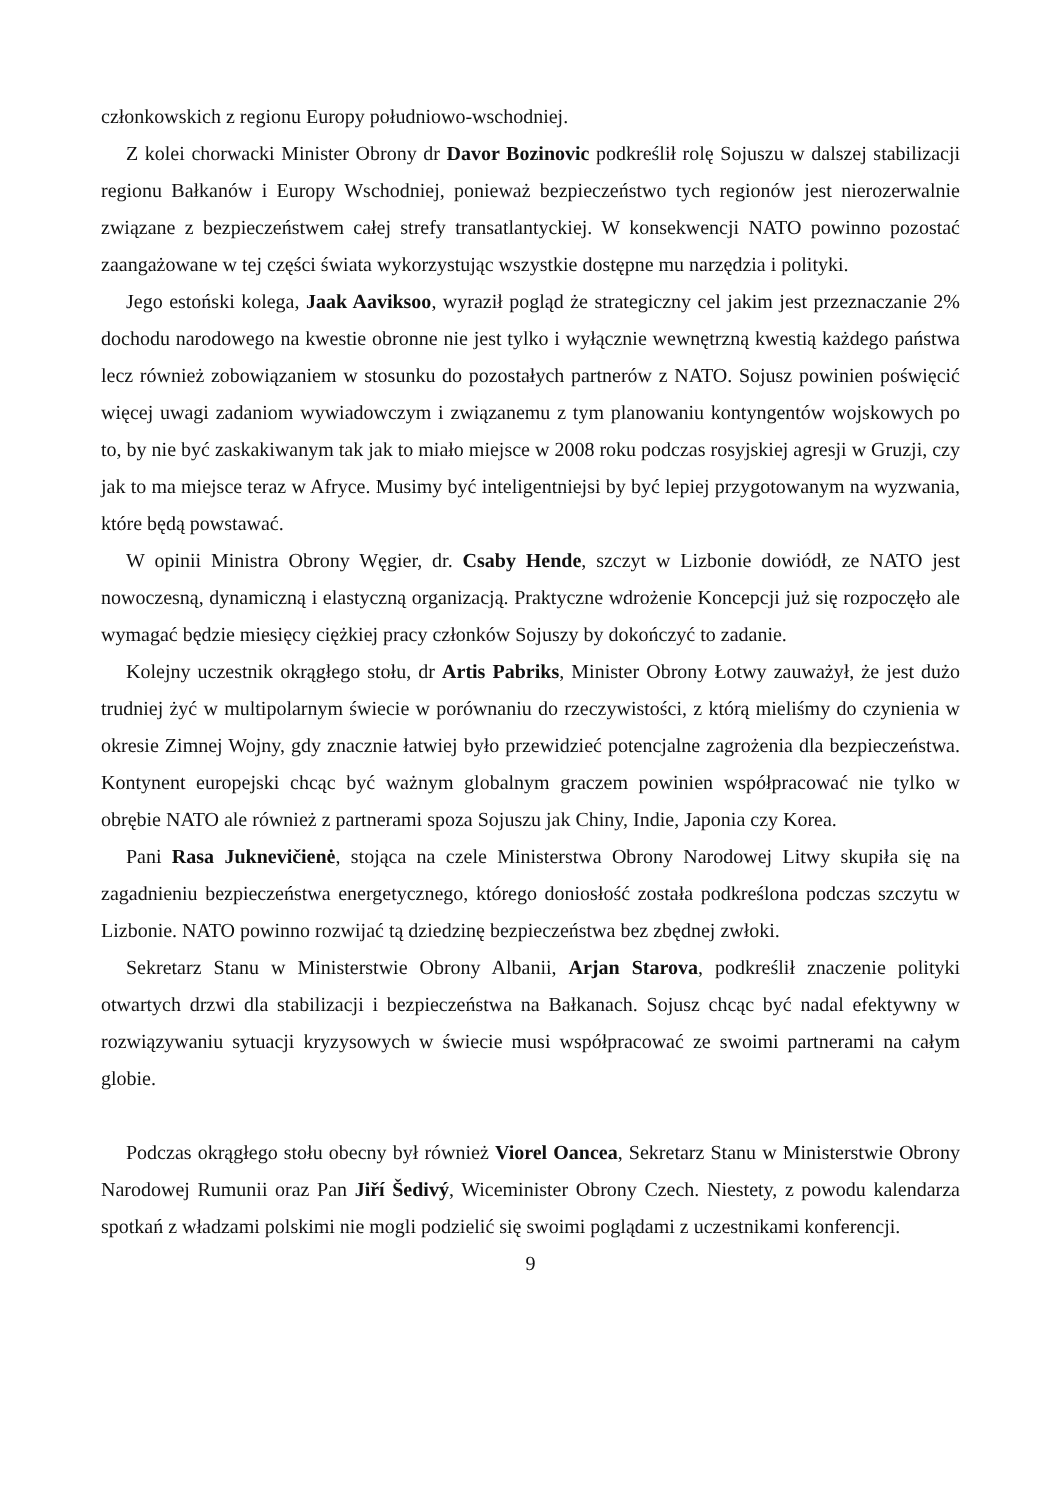członkowskich z regionu Europy południowo-wschodniej.
Z kolei chorwacki Minister Obrony dr Davor Bozinovic podkreślił rolę Sojuszu w dalszej stabilizacji regionu Bałkanów i Europy Wschodniej, ponieważ bezpieczeństwo tych regionów jest nierozerwalnie związane z bezpieczeństwem całej strefy transatlantyckiej. W konsekwencji NATO powinno pozostać zaangażowane w tej części świata wykorzystując wszystkie dostępne mu narzędzia i polityki.
Jego estoński kolega, Jaak Aaviksoo, wyraził pogląd że strategiczny cel jakim jest przeznaczanie 2% dochodu narodowego na kwestie obronne nie jest tylko i wyłącznie wewnętrzną kwestią każdego państwa lecz również zobowiązaniem w stosunku do pozostałych partnerów z NATO. Sojusz powinien poświęcić więcej uwagi zadaniom wywiadowczym i związanemu z tym planowaniu kontyngentów wojskowych po to, by nie być zaskakiwanym tak jak to miało miejsce w 2008 roku podczas rosyjskiej agresji w Gruzji, czy jak to ma miejsce teraz w Afryce. Musimy być inteligentniejsi by być lepiej przygotowanym na wyzwania, które będą powstawać.
W opinii Ministra Obrony Węgier, dr. Csaby Hende, szczyt w Lizbonie dowiódł, ze NATO jest nowoczesną, dynamiczną i elastyczną organizacją. Praktyczne wdrożenie Koncepcji już się rozpoczęło ale wymagać będzie miesięcy ciężkiej pracy członków Sojuszy by dokończyć to zadanie.
Kolejny uczestnik okrągłego stołu, dr Artis Pabriks, Minister Obrony Łotwy zauważył, że jest dużo trudniej żyć w multipolarnym świecie w porównaniu do rzeczywistości, z którą mieliśmy do czynienia w okresie Zimnej Wojny, gdy znacznie łatwiej było przewidzieć potencjalne zagrożenia dla bezpieczeństwa. Kontynent europejski chcąc być ważnym globalnym graczem powinien współpracować nie tylko w obrębie NATO ale również z partnerami spoza Sojuszu jak Chiny, Indie, Japonia czy Korea.
Pani Rasa Juknevičienė, stojąca na czele Ministerstwa Obrony Narodowej Litwy skupiła się na zagadnieniu bezpieczeństwa energetycznego, którego doniosłość została podkreślona podczas szczytu w Lizbonie. NATO powinno rozwijać tą dziedzinę bezpieczeństwa bez zbędnej zwłoki.
Sekretarz Stanu w Ministerstwie Obrony Albanii, Arjan Starova, podkreślił znaczenie polityki otwartych drzwi dla stabilizacji i bezpieczeństwa na Bałkanach. Sojusz chcąc być nadal efektywny w rozwiązywaniu sytuacji kryzysowych w świecie musi współpracować ze swoimi partnerami na całym globie.
Podczas okrągłego stołu obecny był również Viorel Oancea, Sekretarz Stanu w Ministerstwie Obrony Narodowej Rumunii oraz Pan Jiří Šedivý, Wiceminister Obrony Czech. Niestety, z powodu kalendarza spotkań z władzami polskimi nie mogli podzielić się swoimi poglądami z uczestnikami konferencji.
9